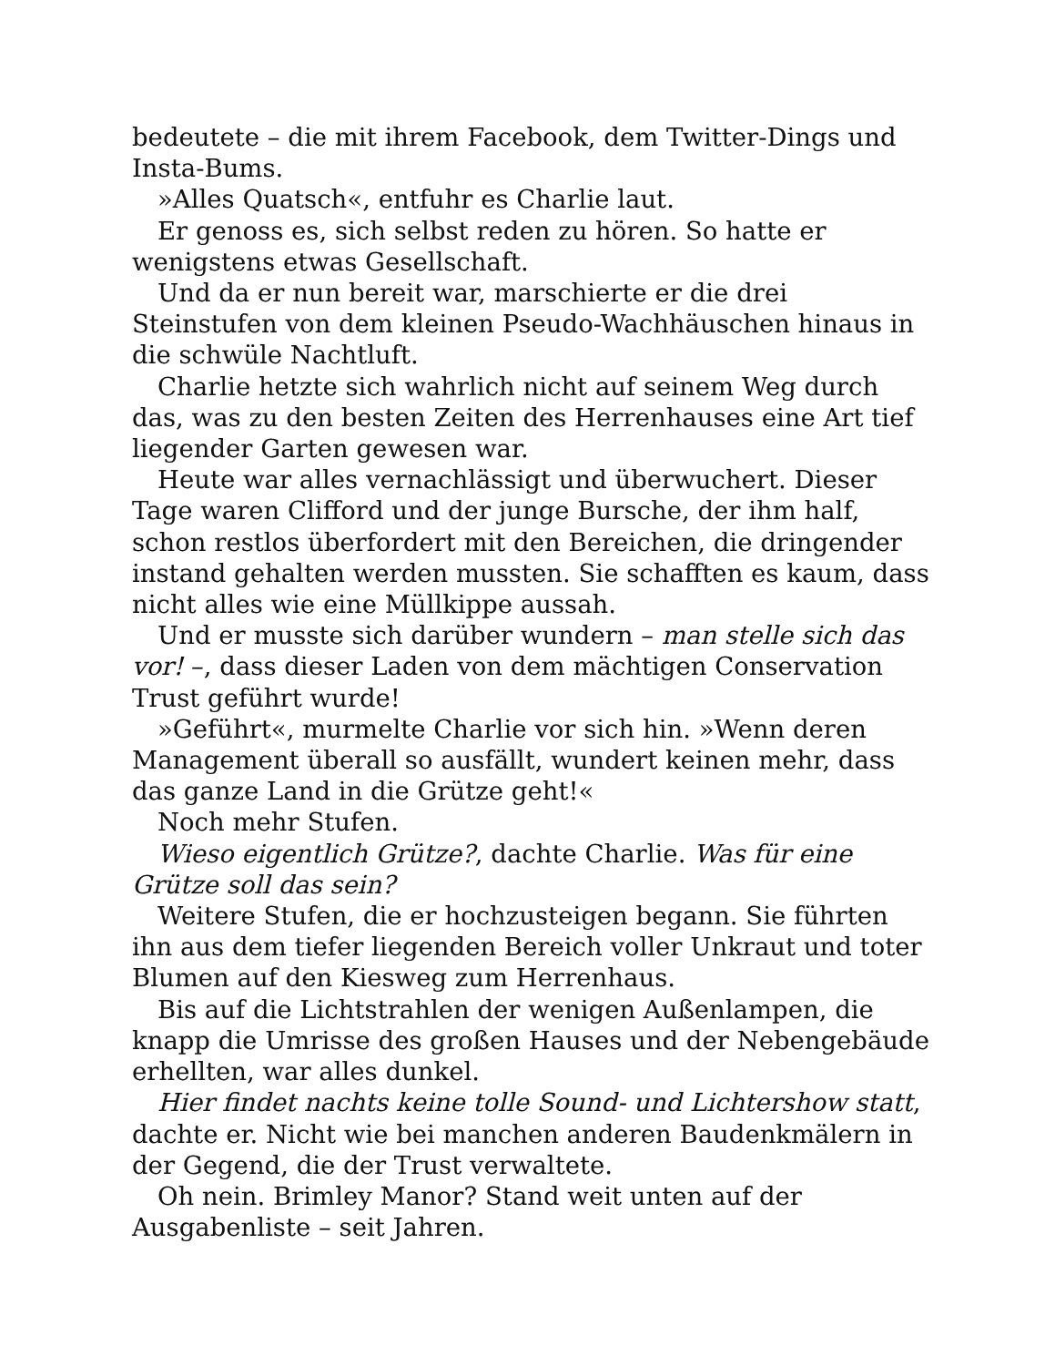bedeutete – die mit ihrem Facebook, dem Twitter-Dings und Insta-Bums.
»Alles Quatsch«, entfuhr es Charlie laut.
Er genoss es, sich selbst reden zu hören. So hatte er wenigstens etwas Gesellschaft.
Und da er nun bereit war, marschierte er die drei Steinstufen von dem kleinen Pseudo-Wachhäuschen hinaus in die schwüle Nachtluft.
Charlie hetzte sich wahrlich nicht auf seinem Weg durch das, was zu den besten Zeiten des Herrenhauses eine Art tief liegender Garten gewesen war.
Heute war alles vernachlässigt und überwuchert. Dieser Tage waren Clifford und der junge Bursche, der ihm half, schon restlos überfordert mit den Bereichen, die dringender instand gehalten werden mussten. Sie schafften es kaum, dass nicht alles wie eine Müllkippe aussah.
Und er musste sich darüber wundern – man stelle sich das vor! –, dass dieser Laden von dem mächtigen Conservation Trust geführt wurde!
»Geführt«, murmelte Charlie vor sich hin. »Wenn deren Management überall so ausfällt, wundert keinen mehr, dass das ganze Land in die Grütze geht!«
Noch mehr Stufen.
Wieso eigentlich Grütze?, dachte Charlie. Was für eine Grütze soll das sein?
Weitere Stufen, die er hochzusteigen begann. Sie führten ihn aus dem tiefer liegenden Bereich voller Unkraut und toter Blumen auf den Kiesweg zum Herrenhaus.
Bis auf die Lichtstrahlen der wenigen Außenlampen, die knapp die Umrisse des großen Hauses und der Nebengebäude erhellten, war alles dunkel.
Hier findet nachts keine tolle Sound- und Lichtershow statt, dachte er. Nicht wie bei manchen anderen Baudenkmälern in der Gegend, die der Trust verwaltete.
Oh nein. Brimley Manor? Stand weit unten auf der Ausgabenliste – seit Jahren.